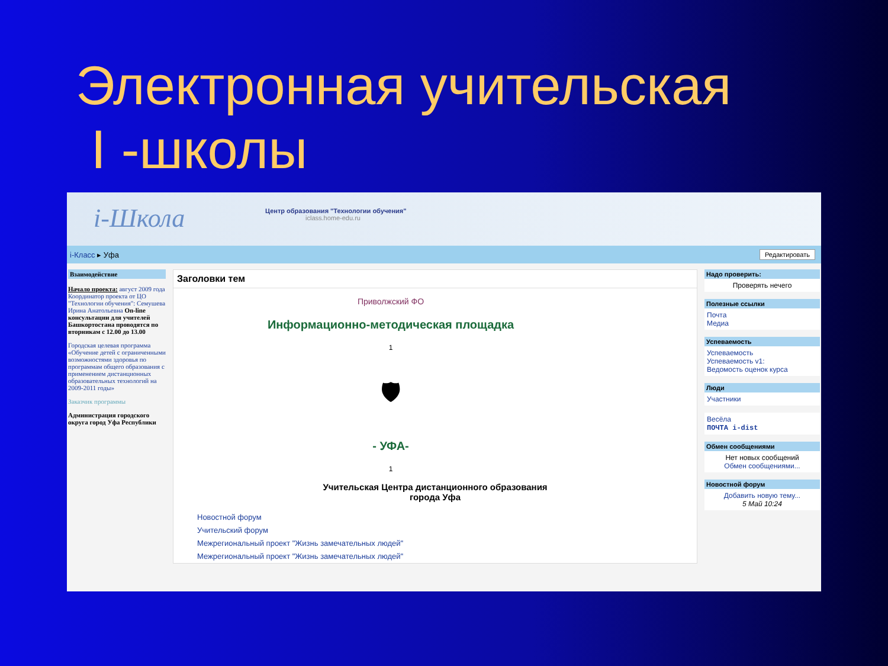Электронная учительская
I -школы
i-Школа
Центр образования "Технологии обучения"
iclass.home-edu.ru
i-Класс ▸ Уфа Редактировать
Взаимодействие
Начало проекта: август 2009 года Координатор проекта от ЦО "Технологии обучения": Семушева Ирина Анатольевна On-line консультации для учителей Башкортостана проводятся по вторникам с 12.00 до 13.00
Городская целевая программа «Обучение детей с ограниченными возможностями здоровья по программам общего образования с применением дистанционных образовательных технологий на 2009-2011 годы»
Заказчик программы
Администрация городского округа город Уфа Республики
Заголовки тем
Приволжский ФО
Информационно-методическая площадка
1
🛡
- УФА-
1
Учительская Центра дистанционного образования
города Уфа
Новостной форум
Учительский форум
Межрегиональный проект "Жизнь замечательных людей"
Межрегиональный проект "Жизнь замечательных людей"
Надо проверить:
Проверять нечего
Полезные ссылки
Почта
Медиа
Успеваемость
Успеваемость
Успеваемость v1:
Ведомость оценок курса
Люди
Участники
Весёла
ПОЧТА i-dist
Обмен сообщениями
Нет новых сообщений
Обмен сообщениями...
Новостной форум
Добавить новую тему...
5 Май 10:24